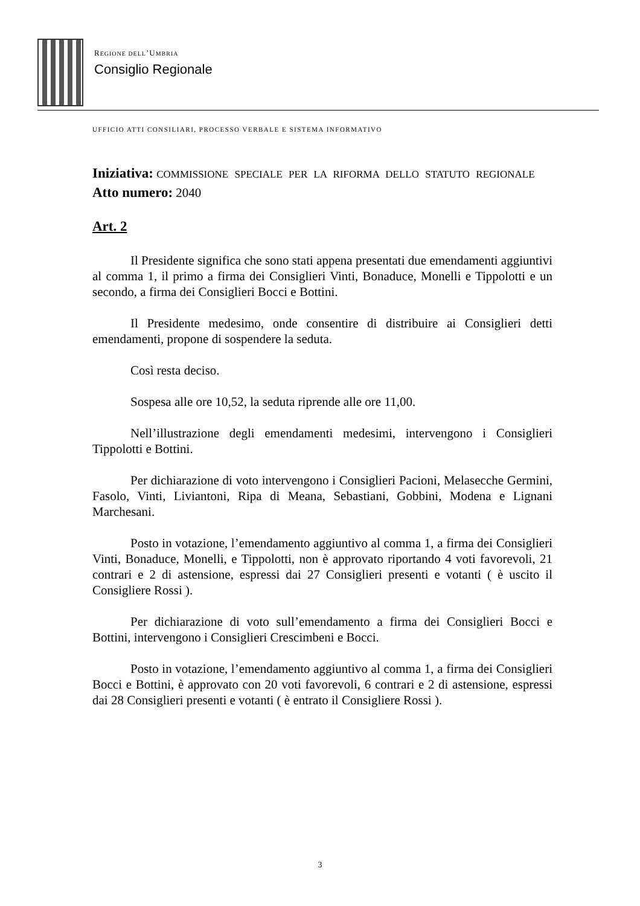REGIONE DELL’UMBRIA
Consiglio Regionale
UFFICIO ATTI CONSILIARI, PROCESSO VERBALE E SISTEMA INFORMATIVO
Iniziativa: COMMISSIONE SPECIALE PER LA RIFORMA DELLO STATUTO REGIONALE
Atto numero: 2040
Art. 2
Il Presidente significa che sono stati appena presentati due emendamenti aggiuntivi al comma 1, il primo a firma dei Consiglieri Vinti, Bonaduce, Monelli e Tippolotti e un secondo, a firma dei Consiglieri Bocci e Bottini.
Il Presidente medesimo, onde consentire di distribuire ai Consiglieri detti emendamenti, propone di sospendere la seduta.
Così resta deciso.
Sospesa alle ore 10,52, la seduta riprende alle ore 11,00.
Nell’illustrazione degli emendamenti medesimi, intervengono i Consiglieri Tippolotti e Bottini.
Per dichiarazione di voto intervengono i Consiglieri Pacioni, Melasecche Germini, Fasolo, Vinti, Liviantoni, Ripa di Meana, Sebastiani, Gobbini, Modena e Lignani Marchesani.
Posto in votazione, l’emendamento aggiuntivo al comma 1, a firma dei Consiglieri Vinti, Bonaduce, Monelli, e Tippolotti, non è approvato riportando 4 voti favorevoli, 21 contrari e 2 di astensione, espressi dai 27 Consiglieri presenti e votanti ( è uscito il Consigliere Rossi ).
Per dichiarazione di voto sull’emendamento a firma dei Consiglieri Bocci e Bottini, intervengono i Consiglieri Crescimbeni e Bocci.
Posto in votazione, l’emendamento aggiuntivo al comma 1, a firma dei Consiglieri Bocci e Bottini, è approvato con 20 voti favorevoli, 6 contrari e 2 di astensione, espressi dai 28 Consiglieri presenti e votanti ( è entrato il Consigliere Rossi ).
3